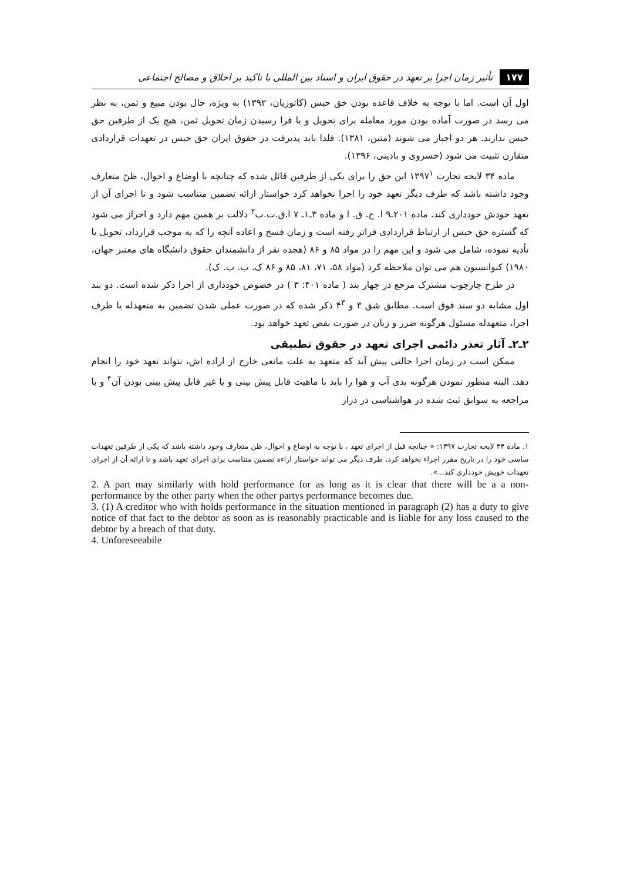۱۷۷ تأثیر زمان اجرا بر تعهد در حقوق ایران و اسناد بین المللی با تاکید بر اخلاق و مصالح اجتماعی
اول آن است. اما با توجه به خلاف قاعده بودن حق حبس (کاتوزیان، ۱۳۹۲) به ویژه، حال بودن مبیع و ثمن، به نظر می رسد در صورت آماده بودن مورد معامله برای تحویل و یا فرا رسیدن زمان تحویل ثمن، هیچ یک از طرفین حق حبس ندارند. هر دو اجبار می شوند (متین، ۱۳۸۱). فلذا باید پذیرفت در حقوق ایران حق حبس در تعهدات قراردادی متقارن تثبیت می شود (خسروی و بادینی، ۱۳۹۶).
ماده ۳۴ لایحه تجارت ۱۳۹۷<sup>۱</sup> این حق را برای یکی از طرفین قائل شده که چنانچه با اوضاع و احوال، ظنّ متعارف وجود داشته باشد که طرف دیگر تعهد خود را اجرا نخواهد کرد خواستار ارائه تضمین متناسب شود و تا اجرای آن از تعهد خودش خودداری کند. ماده ۲۰۱ـ۹ ا. ح. ق. ا و ماده ۳ـ۱ـ ۷ ا.ق.ت.ب<sup>۲</sup> دلالت بر همین مهم دارد و احراز می شود که گستره حق حبس از ارتباط قراردادی فراتر رفته است و زمان فسخ و اعاده آنچه را که به موجب قرارداد، تحویل یا تأدیه نموده، شامل می شود و این مهم را در مواد ۸۵ و ۸۶ (هجده نفر از دانشمندان حقوق دانشگاه های معتبر جهان، ۱۹۸۰) کنوانسیون هم می توان ملاحظه کرد (مواد ۵۸، ۷۱، ۸۱، ۸۵ و ۸۶ ک. ب. ب. ک).
در طرح چارچوب مشترک مرجع در چهار بند ( ماده ۴۰۱: ۳ ) در خصوص خودداری از اجرا ذکر شده است. دو بند اول مشابه دو سند فوق است. مطابق شق ۳ و ۴<sup>۳</sup> ذکر شده که در صورت عملی شدن تضمین به متعهدله یا طرف اجرا، متعهدله مسئول هرگونه ضرر و زیان در صورت نقض تعهد خواهد بود.
۲ـ۲ـ آثار تعذر دائمی اجرای تعهد در حقوق تطبیقی
ممکن است در زمان اجرا حالتی پیش آید که متعهد به علت مانعی خارج از اراده اش، نتواند تعهد خود را انجام دهد. البته منظور نمودن هرگونه بدی آب و هوا را باید با ماهیت قابل پیش بینی و یا غیر قابل پیش بینی بودن آن<sup>۴</sup> و با مراجعه به سوابق ثبت شده در هواشناسی در دراز
۱. ماده ۳۴ لایحه تجارت ۱۳۹۷: « چنانچه قبل از اجرای تعهد ، با توجه به اوضاع و احوال، ظن متعارف وجود داشته باشد که یکی از طرفین تعهدات ساسی خود را در تاریخ مقرر اجراء نخواهد کرد، طرف دیگر می تواند خواستار اراءه تضمین متناسب برای اجرای تعهد باشد و تا ارائه آن از اجرای تعهدات خویش خودداری کند...».
2. A part may similarly with hold performance for as long as it is clear that there will be a a non- performance by the other party when the other partys performance becomes due.
3. (1) A creditor who with holds performance in the situation mentioned in paragraph (2) has a duty to give notice of that fact to the debtor as soon as is reasonably practicable and is liable for any loss caused to the debtor by a breach of that duty.
4. Unforeseeabile